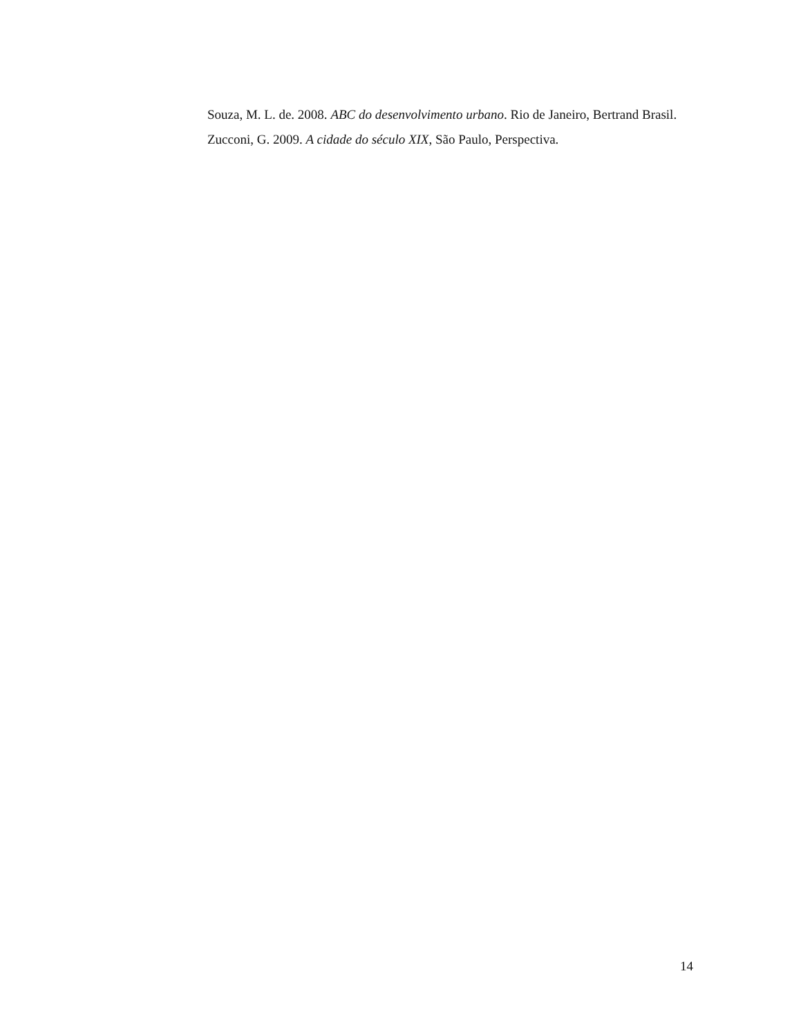Souza, M. L. de. 2008. ABC do desenvolvimento urbano. Rio de Janeiro, Bertrand Brasil.
Zucconi, G. 2009. A cidade do século XIX, São Paulo, Perspectiva.
14